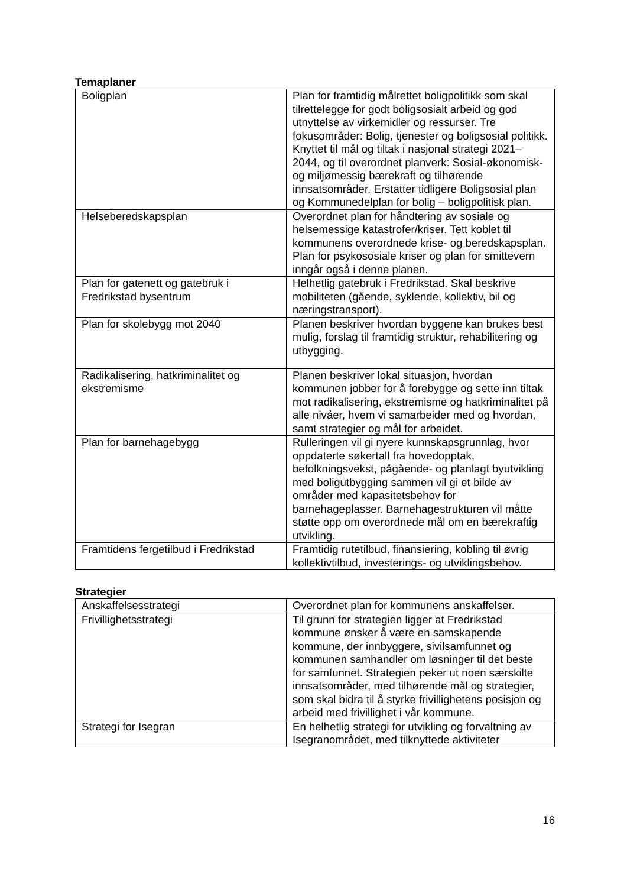Temaplaner
| Boligplan | Plan for framtidig målrettet boligpolitikk som skal tilrettelegge for godt boligsosialt arbeid og god utnyttelse av virkemidler og ressurser. Tre fokusområder: Bolig, tjenester og boligsosial politikk. Knyttet til mål og tiltak i nasjonal strategi 2021–2044, og til overordnet planverk: Sosial-økonomisk- og miljømessig bærekraft og tilhørende innsatsområder. Erstatter tidligere Boligsosial plan og Kommunedelplan for bolig – boligpolitisk plan. |
| Helseberedskapsplan | Overordnet plan for håndtering av sosiale og helsemessige katastrofer/kriser. Tett koblet til kommunens overordnede krise- og beredskapsplan. Plan for psykososiale kriser og plan for smittevern inngår også i denne planen. |
| Plan for gatenett og gatebruk i Fredrikstad bysentrum | Helhetlig gatebruk i Fredrikstad. Skal beskrive mobiliteten (gående, syklende, kollektiv, bil og næringstransport). |
| Plan for skolebygg mot 2040 | Planen beskriver hvordan byggene kan brukes best mulig, forslag til framtidig struktur, rehabilitering og utbygging. |
| Radikalisering, hatkriminalitet og ekstremisme | Planen beskriver lokal situasjon, hvordan kommunen jobber for å forebygge og sette inn tiltak mot radikalisering, ekstremisme og hatkriminalitet på alle nivåer, hvem vi samarbeider med og hvordan, samt strategier og mål for arbeidet. |
| Plan for barnehagebygg | Rulleringen vil gi nyere kunnskapsgrunnlag, hvor oppdaterte søkertall fra hovedopptak, befolkningsvekst, pågående- og planlagt byutvikling med boligutbygging sammen vil gi et bilde av områder med kapasitetsbehov for barnehageplasser. Barnehagestrukturen vil måtte støtte opp om overordnede mål om en bærekraftig utvikling. |
| Framtidens fergetilbud i Fredrikstad | Framtidig rutetilbud, finansiering, kobling til øvrig kollektivtilbud, investerings- og utviklingsbehov. |
Strategier
| Anskaffelsesstrategi | Overordnet plan for kommunens anskaffelser. |
| Frivillighetsstrategi | Til grunn for strategien ligger at Fredrikstad kommune ønsker å være en samskapende kommune, der innbyggere, sivilsamfunnet og kommunen samhandler om løsninger til det beste for samfunnet. Strategien peker ut noen særskilte innsatsområder, med tilhørende mål og strategier, som skal bidra til å styrke frivillighetens posisjon og arbeid med frivillighet i vår kommune. |
| Strategi for Isegran | En helhetlig strategi for utvikling og forvaltning av Isegranområdet, med tilknyttede aktiviteter |
16